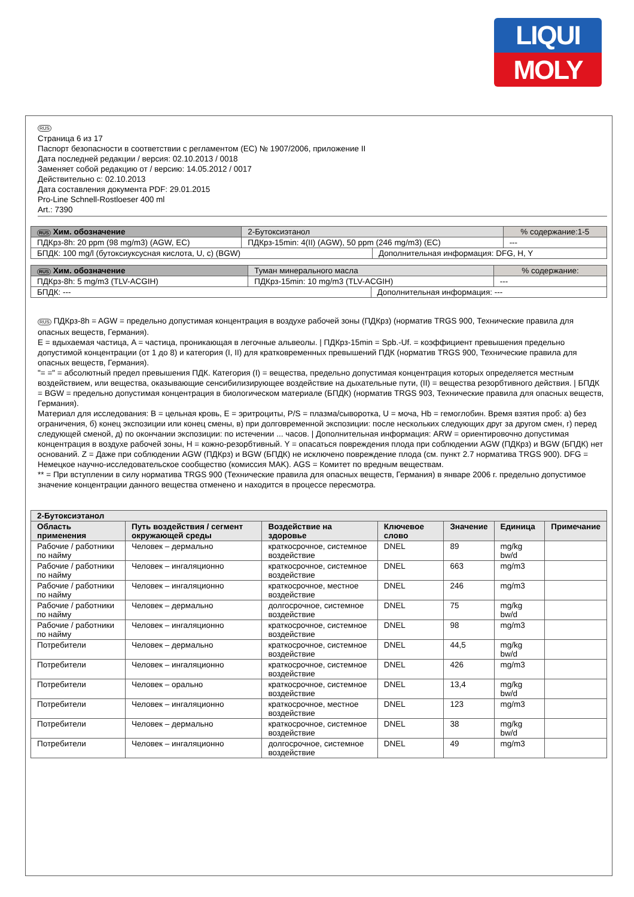LIQUI
MOLY
RUS
Страница 6 из 17
Паспорт безопасности в соответствии с регламентом (ЕС) № 1907/2006, приложение II
Дата последней редакции / версия: 02.10.2013 / 0018
Заменяет собой редакцию от / версию: 14.05.2012 / 0017
Действительно с: 02.10.2013
Дата составления документа PDF: 29.01.2015
Pro-Line Schnell-Rostloeser 400 ml
Art.: 7390
| RUS Хим. обозначение | 2-Бутоксиэтанол | | | % содержание:1-5 |
| ПДКрз-8h: 20 ppm (98 mg/m3) (AGW, EC) | | ПДКрз-15min: 4(II) (AGW), 50 ppm (246 mg/m3) (EC) | | --- |
| БПДК: 100 mg/l (бутоксиуксусная кислота, U, c) (BGW) | | | Дополнительная информация: DFG, H, Y | |
| RUS Хим. обозначение | Туман минерального масла | | | % содержание: |
| ПДКрз-8h: 5 mg/m3 (TLV-ACGIH) | | ПДКрз-15min: 10 mg/m3 (TLV-ACGIH) | | --- |
| БПДК: --- | | | Дополнительная информация: --- | |
RUS ПДКрз-8h = AGW = предельно допустимая концентрация в воздухе рабочей зоны (ПДКрз) (норматив TRGS 900, Технические правила для опасных веществ, Германия).
E = вдыхаемая частица, A = частица, проникающая в легочные альвеолы. | ПДКрз-15min = Spb.-Uf. = коэффициент превышения предельно допустимой концентрации (от 1 до 8) и категория (I, II) для кратковременных превышений ПДК (норматив TRGS 900, Технические правила для опасных веществ, Германия).
"= =" = абсолютный предел превышения ПДК. Категория (I) = вещества, предельно допустимая концентрация которых определяется местным воздействием, или вещества, оказывающие сенсибилизирующее воздействие на дыхательные пути, (II) = вещества резорбтивного действия. | БПДК = BGW = предельно допустимая концентрация в биологическом материале (БПДК) (норматив TRGS 903, Технические правила для опасных веществ, Германия).
Материал для исследования: B = цельная кровь, E = эритроциты, P/S = плазма/сыворотка, U = моча, Hb = гемоглобин. Время взятия проб: а) без ограничения, б) конец экспозиции или конец смены, в) при долговременной экспозиции: после нескольких следующих друг за другом смен, г) перед следующей сменой, д) по окончании экспозиции: по истечении ... часов. | Дополнительная информация: ARW = ориентировочно допустимая концентрация в воздухе рабочей зоны, H = кожно-резорбтивный. Y = опасаться повреждения плода при соблюдении AGW (ПДКрз) и BGW (БПДК) нет оснований. Z = Даже при соблюдении AGW (ПДКрз) и BGW (БПДК) не исключено повреждение плода (см. пункт 2.7 норматива TRGS 900). DFG = Немецкое научно-исследовательское сообщество (комиссия MAK). AGS = Комитет по вредным веществам.
** = При вступлении в силу норматива TRGS 900 (Технические правила для опасных веществ, Германия) в январе 2006 г. предельно допустимое значение концентрации данного вещества отменено и находится в процессе пересмотра.
| 2-Бутоксиэтанол | | | | | | |
| --- | --- | --- | --- | --- | --- | --- |
| Область применения | Путь воздействия / сегмент окружающей среды | Воздействие на здоровье | Ключевое слово | Значение | Единица | Примечание |
| Рабочие / работники по найму | Человек – дермально | краткосрочное, системное воздействие | DNEL | 89 | mg/kg bw/d | |
| Рабочие / работники по найму | Человек – ингаляционно | краткосрочное, системное воздействие | DNEL | 663 | mg/m3 | |
| Рабочие / работники по найму | Человек – ингаляционно | краткосрочное, местное воздействие | DNEL | 246 | mg/m3 | |
| Рабочие / работники по найму | Человек – дермально | долгосрочное, системное воздействие | DNEL | 75 | mg/kg bw/d | |
| Рабочие / работники по найму | Человек – ингаляционно | краткосрочное, системное воздействие | DNEL | 98 | mg/m3 | |
| Потребители | Человек – дермально | краткосрочное, системное воздействие | DNEL | 44,5 | mg/kg bw/d | |
| Потребители | Человек – ингаляционно | краткосрочное, системное воздействие | DNEL | 426 | mg/m3 | |
| Потребители | Человек – орально | краткосрочное, системное воздействие | DNEL | 13,4 | mg/kg bw/d | |
| Потребители | Человек – ингаляционно | краткосрочное, местное воздействие | DNEL | 123 | mg/m3 | |
| Потребители | Человек – дермально | краткосрочное, системное воздействие | DNEL | 38 | mg/kg bw/d | |
| Потребители | Человек – ингаляционно | долгосрочное, системное воздействие | DNEL | 49 | mg/m3 | |